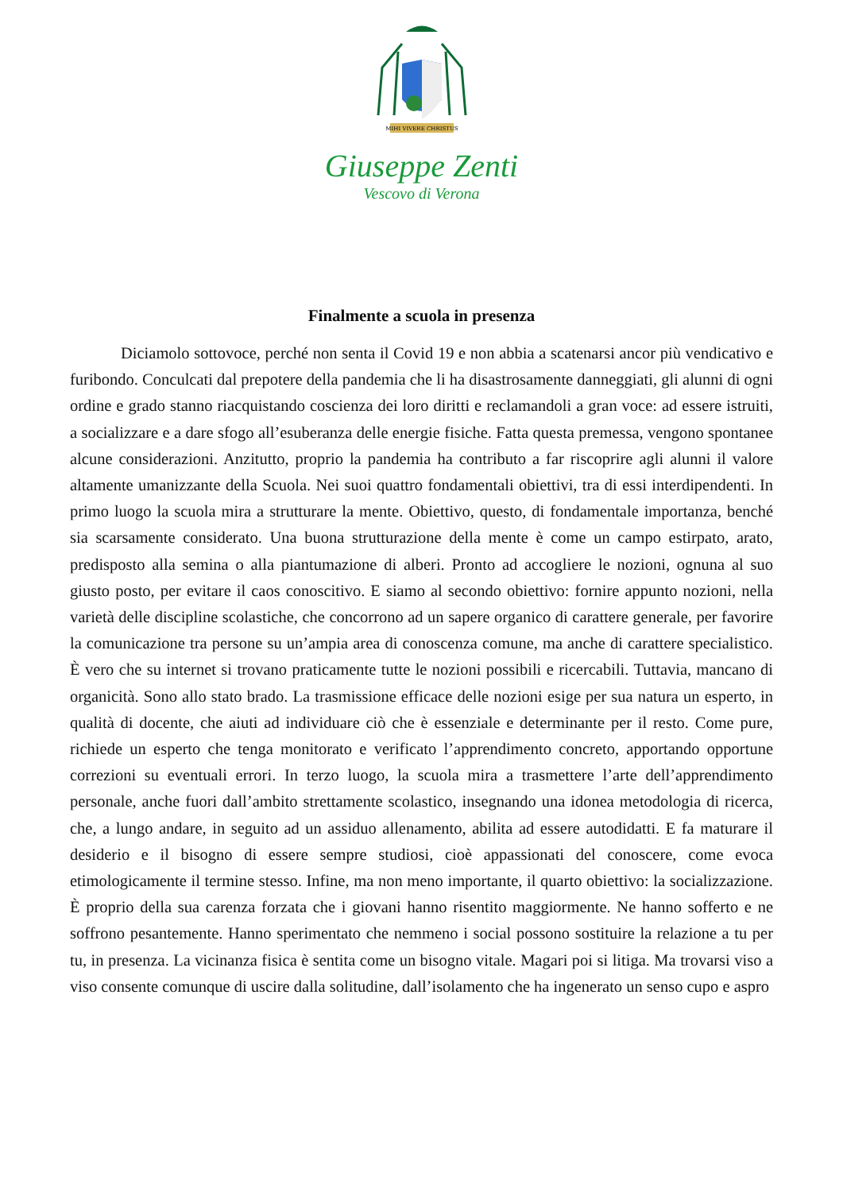MIHI VIVERE CHRISTUS
Giuseppe Zenti
Vescovo di Verona
Finalmente a scuola in presenza
Diciamolo sottovoce, perché non senta il Covid 19 e non abbia a scatenarsi ancor più vendicativo e furibondo. Conculcati dal prepotere della pandemia che li ha disastrosamente danneggiati, gli alunni di ogni ordine e grado stanno riacquistando coscienza dei loro diritti e reclamandoli a gran voce: ad essere istruiti, a socializzare e a dare sfogo all’esuberanza delle energie fisiche. Fatta questa premessa, vengono spontanee alcune considerazioni. Anzitutto, proprio la pandemia ha contributo a far riscoprire agli alunni il valore altamente umanizzante della Scuola. Nei suoi quattro fondamentali obiettivi, tra di essi interdipendenti. In primo luogo la scuola mira a strutturare la mente. Obiettivo, questo, di fondamentale importanza, benché sia scarsamente considerato. Una buona strutturazione della mente è come un campo estirpato, arato, predisposto alla semina o alla piantumazione di alberi. Pronto ad accogliere le nozioni, ognuna al suo giusto posto, per evitare il caos conoscitivo. E siamo al secondo obiettivo: fornire appunto nozioni, nella varietà delle discipline scolastiche, che concorrono ad un sapere organico di carattere generale, per favorire la comunicazione tra persone su un’ampia area di conoscenza comune, ma anche di carattere specialistico. È vero che su internet si trovano praticamente tutte le nozioni possibili e ricercabili. Tuttavia, mancano di organicità. Sono allo stato brado. La trasmissione efficace delle nozioni esige per sua natura un esperto, in qualità di docente, che aiuti ad individuare ciò che è essenziale e determinante per il resto. Come pure, richiede un esperto che tenga monitorato e verificato l’apprendimento concreto, apportando opportune correzioni su eventuali errori. In terzo luogo, la scuola mira a trasmettere l’arte dell’apprendimento personale, anche fuori dall’ambito strettamente scolastico, insegnando una idonea metodologia di ricerca, che, a lungo andare, in seguito ad un assiduo allenamento, abilita ad essere autodidatti. E fa maturare il desiderio e il bisogno di essere sempre studiosi, cioè appassionati del conoscere, come evoca etimologicamente il termine stesso. Infine, ma non meno importante, il quarto obiettivo: la socializzazione. È proprio della sua carenza forzata che i giovani hanno risentito maggiormente. Ne hanno sofferto e ne soffrono pesantemente. Hanno sperimentato che nemmeno i social possono sostituire la relazione a tu per tu, in presenza. La vicinanza fisica è sentita come un bisogno vitale. Magari poi si litiga. Ma trovarsi viso a viso consente comunque di uscire dalla solitudine, dall’isolamento che ha ingenerato un senso cupo e aspro